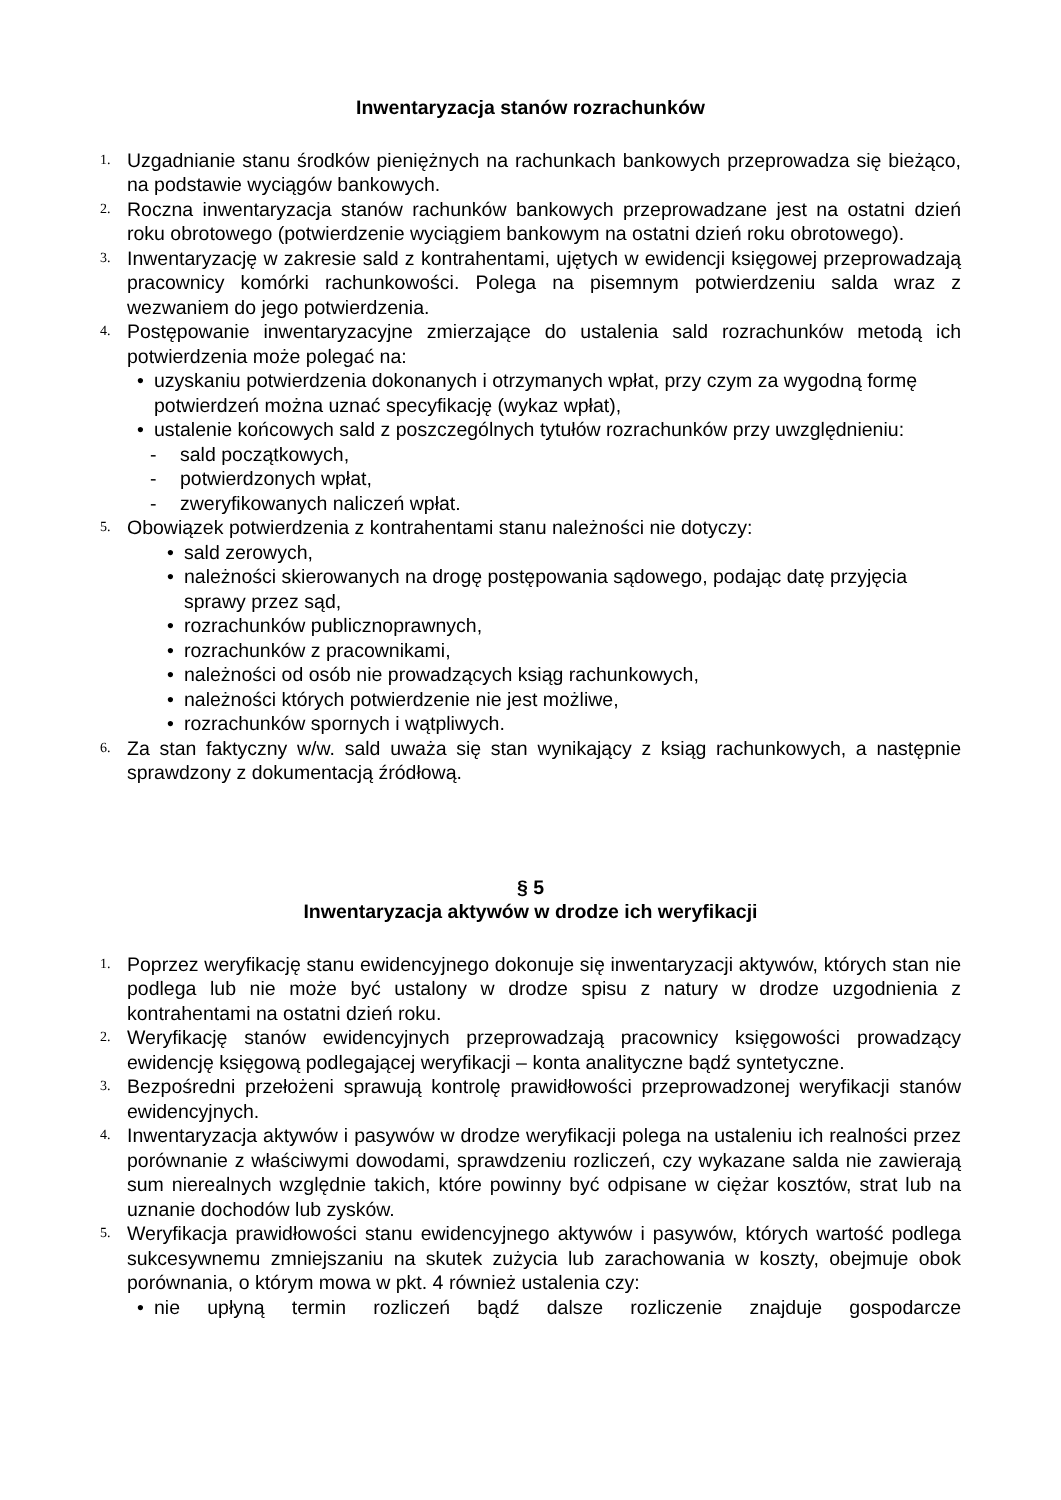Inwentaryzacja stanów rozrachunków
1. Uzgadnianie stanu środków pieniężnych na rachunkach bankowych przeprowadza się bieżąco, na podstawie wyciągów bankowych.
2. Roczna inwentaryzacja stanów rachunków bankowych przeprowadzane jest na ostatni dzień roku obrotowego (potwierdzenie wyciągiem bankowym na ostatni dzień roku obrotowego).
3. Inwentaryzację w zakresie sald z kontrahentami, ujętych w ewidencji księgowej przeprowadzają pracownicy komórki rachunkowości. Polega na pisemnym potwierdzeniu salda wraz z wezwaniem do jego potwierdzenia.
4. Postępowanie inwentaryzacyjne zmierzające do ustalenia sald rozrachunków metodą ich potwierdzenia może polegać na:
• uzyskaniu potwierdzenia dokonanych i otrzymanych wpłat, przy czym za wygodną formę potwierdzeń można uznać specyfikację (wykaz wpłat),
• ustalenie końcowych sald z poszczególnych tytułów rozrachunków przy uwzględnieniu:
- sald początkowych,
- potwierdzonych wpłat,
- zweryfikowanych naliczeń wpłat.
5. Obowiązek potwierdzenia z kontrahentami stanu należności nie dotyczy:
• sald zerowych,
• należności skierowanych na drogę postępowania sądowego, podając datę przyjęcia sprawy przez sąd,
• rozrachunków publicznoprawnych,
• rozrachunków z pracownikami,
• należności od osób nie prowadzących ksiąg rachunkowych,
• należności których potwierdzenie nie jest możliwe,
• rozrachunków spornych i wątpliwych.
6. Za stan faktyczny w/w. sald uważa się stan wynikający z ksiąg rachunkowych, a następnie sprawdzony z dokumentacją źródłową.
§ 5
Inwentaryzacja aktywów w drodze ich weryfikacji
1. Poprzez weryfikację stanu ewidencyjnego dokonuje się inwentaryzacji aktywów, których stan nie podlega lub nie może być ustalony w drodze spisu z natury w drodze uzgodnienia z kontrahentami na ostatni dzień roku.
2. Weryfikację stanów ewidencyjnych przeprowadzają pracownicy księgowości prowadzący ewidencję księgową podlegającej weryfikacji – konta analityczne bądź syntetyczne.
3. Bezpośredni przełożeni sprawują kontrolę prawidłowości przeprowadzonej weryfikacji stanów ewidencyjnych.
4. Inwentaryzacja aktywów i pasywów w drodze weryfikacji polega na ustaleniu ich realności przez porównanie z właściwymi dowodami, sprawdzeniu rozliczeń, czy wykazane salda nie zawierają sum nierealnych względnie takich, które powinny być odpisane w ciężar kosztów, strat lub na uznanie dochodów lub zysków.
5. Weryfikacja prawidłowości stanu ewidencyjnego aktywów i pasywów, których wartość podlega sukcesywnemu zmniejszaniu na skutek zużycia lub zarachowania w koszty, obejmuje obok porównania, o którym mowa w pkt. 4 również ustalenia czy:
• nie upłyną termin rozliczeń bądź dalsze rozliczenie znajduje gospodarcze